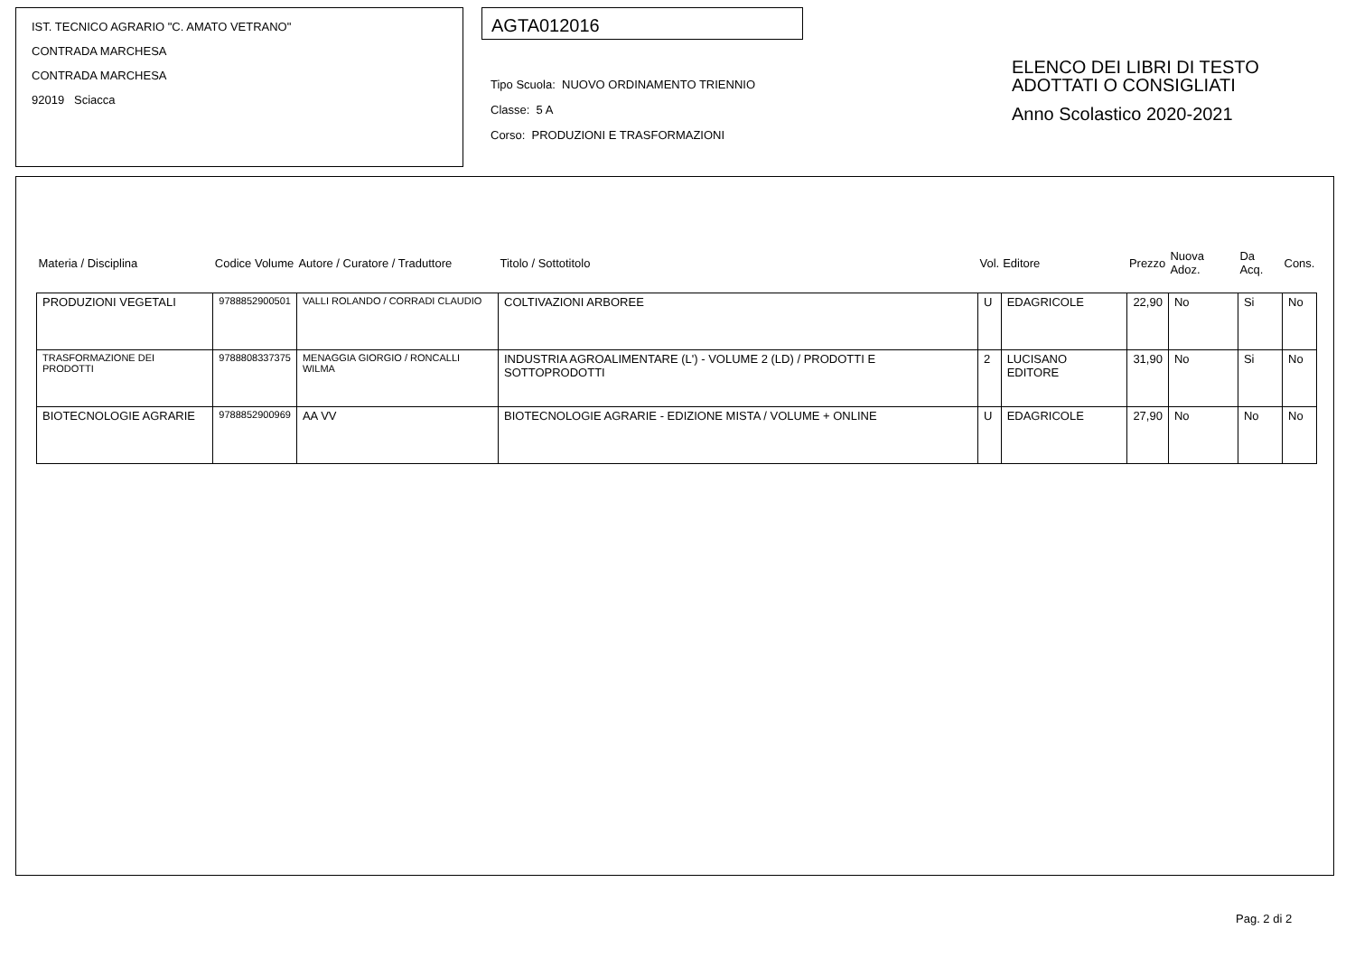IST. TECNICO AGRARIO "C. AMATO VETRANO"
CONTRADA MARCHESA
CONTRADA MARCHESA
92019 Sciacca
AGTA012016
Tipo Scuola: NUOVO ORDINAMENTO TRIENNIO
Classe: 5 A
Corso: PRODUZIONI E TRASFORMAZIONI
ELENCO DEI LIBRI DI TESTO
ADOTTATI O CONSIGLIATI
Anno Scolastico 2020-2021
| Materia / Disciplina | Codice Volume | Autore / Curatore / Traduttore | Titolo / Sottotitolo | Vol. | Editore | Prezzo | Nuova Adoz. | Da Acq. | Cons. |
| --- | --- | --- | --- | --- | --- | --- | --- | --- | --- |
| PRODUZIONI VEGETALI | 9788852900501 | VALLI ROLANDO / CORRADI CLAUDIO | COLTIVAZIONI ARBOREE | U | EDAGRICOLE | 22,90 | No | Si | No |
| TRASFORMAZIONE DEI PRODOTTI | 9788808337375 | MENAGGIA GIORGIO / RONCALLI WILMA | INDUSTRIA AGROALIMENTARE (L') - VOLUME 2 (LD) / PRODOTTI E SOTTOPRODOTTI | 2 | LUCISANO EDITORE | 31,90 | No | Si | No |
| BIOTECNOLOGIE AGRARIE | 9788852900969 | AA VV | BIOTECNOLOGIE AGRARIE - EDIZIONE MISTA / VOLUME + ONLINE | U | EDAGRICOLE | 27,90 | No | No | No |
Pag. 2 di 2